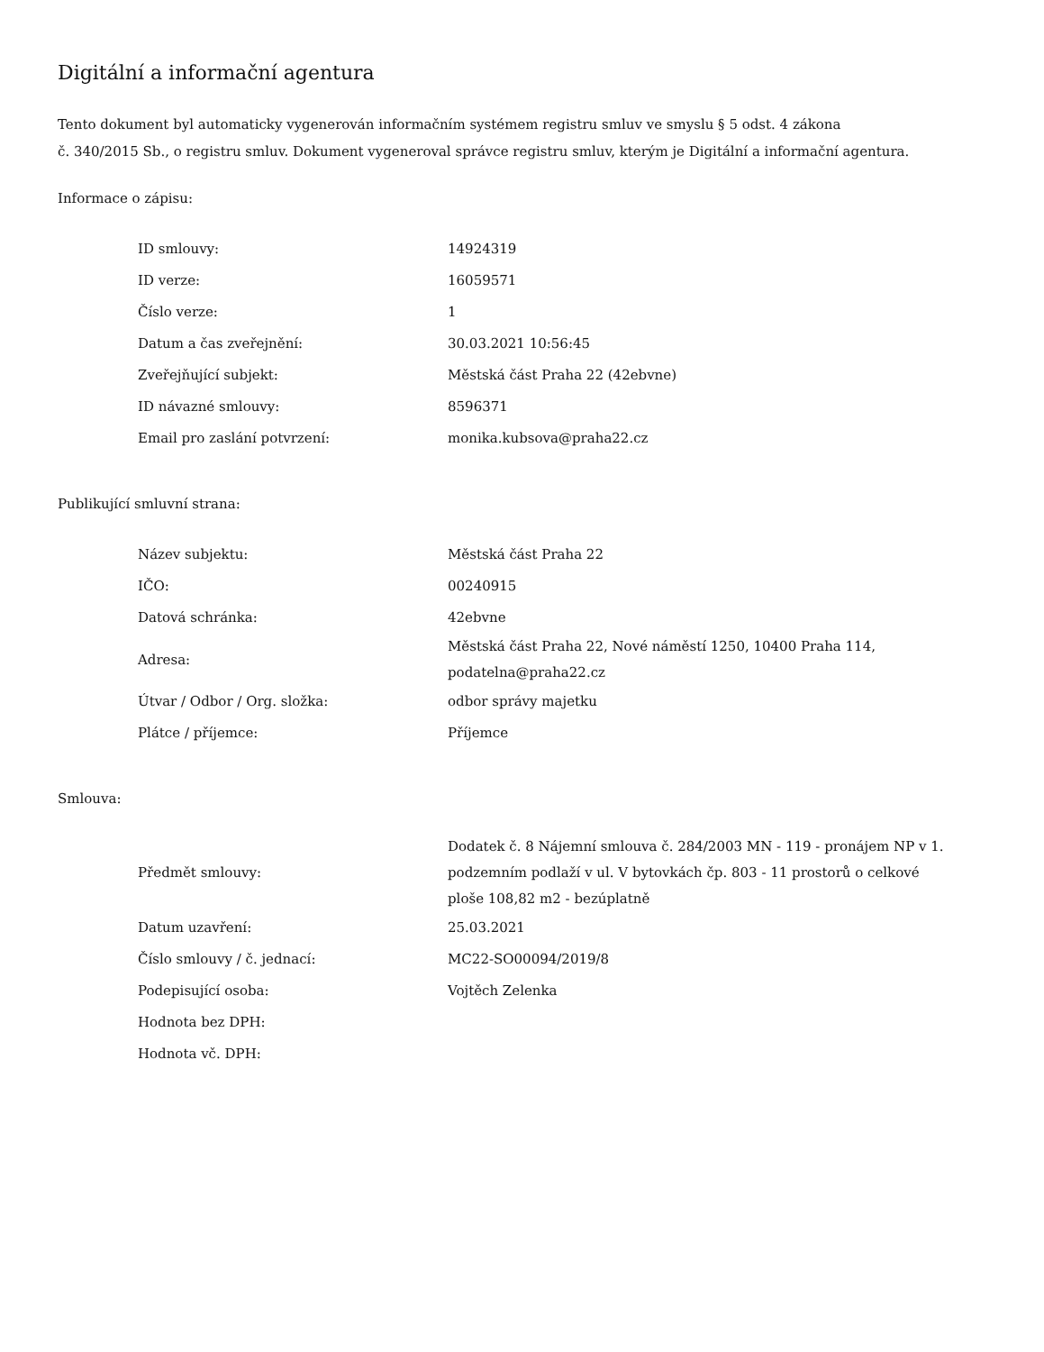Digitální a informační agentura
Tento dokument byl automaticky vygenerován informačním systémem registru smluv ve smyslu § 5 odst. 4 zákona
č. 340/2015 Sb., o registru smluv. Dokument vygeneroval správce registru smluv, kterým je Digitální a informační agentura.
Informace o zápisu:
| ID smlouvy: | 14924319 |
| ID verze: | 16059571 |
| Číslo verze: | 1 |
| Datum a čas zveřejnění: | 30.03.2021 10:56:45 |
| Zveřejňující subjekt: | Městská část Praha 22 (42ebvne) |
| ID návazné smlouvy: | 8596371 |
| Email pro zaslání potvrzení: | monika.kubsova@praha22.cz |
Publikující smluvní strana:
| Název subjektu: | Městská část Praha 22 |
| IČO: | 00240915 |
| Datová schránka: | 42ebvne |
| Adresa: | Městská část Praha 22, Nové náměstí 1250, 10400 Praha 114, podatelna@praha22.cz |
| Útvar / Odbor / Org. složka: | odbor správy majetku |
| Plátce / příjemce: | Příjemce |
Smlouva:
| Předmět smlouvy: | Dodatek č. 8 Nájemní smlouva č. 284/2003 MN - 119 - pronájem NP v 1. podzemním podlaží v ul. V bytovkách čp. 803 - 11 prostorů o celkové ploše 108,82 m2 - bezúplatně |
| Datum uzavření: | 25.03.2021 |
| Číslo smlouvy / č. jednací: | MC22-SO00094/2019/8 |
| Podepisující osoba: | Vojtěch Zelenka |
| Hodnota bez DPH: | |
| Hodnota vč. DPH: | |